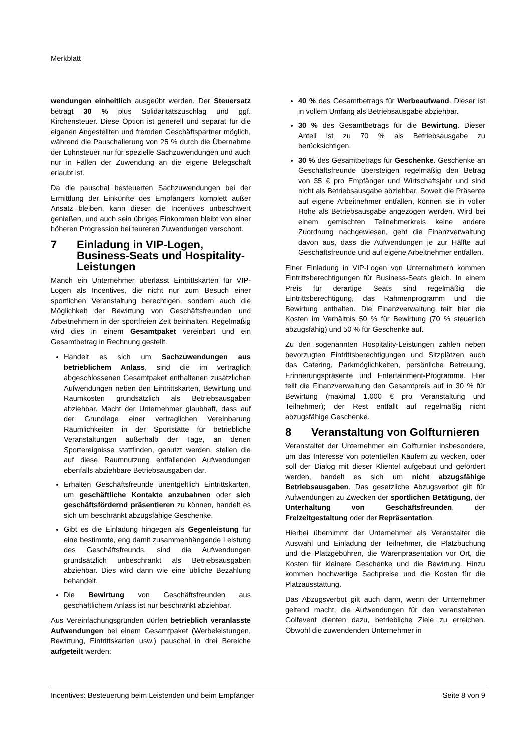Merkblatt
wendungen einheitlich ausgeübt werden. Der Steuersatz beträgt 30 % plus Solidaritätszuschlag und ggf. Kirchensteuer. Diese Option ist generell und separat für die eigenen Angestellten und fremden Geschäftspartner möglich, während die Pauschalierung von 25 % durch die Übernahme der Lohnsteuer nur für spezielle Sachzuwendungen und auch nur in Fällen der Zuwendung an die eigene Belegschaft erlaubt ist.
Da die pauschal besteuerten Sachzuwendungen bei der Ermittlung der Einkünfte des Empfängers komplett außer Ansatz bleiben, kann dieser die Incentives unbeschwert genießen, und auch sein übriges Einkommen bleibt von einer höheren Progression bei teureren Zuwendungen verschont.
7 Einladung in VIP-Logen, Business-Seats und Hospitality-Leistungen
Manch ein Unternehmer überlässt Eintrittskarten für VIP-Logen als Incentives, die nicht nur zum Besuch einer sportlichen Veranstaltung berechtigen, sondern auch die Möglichkeit der Bewirtung von Geschäftsfreunden und Arbeitnehmern in der sportfreien Zeit beinhalten. Regelmäßig wird dies in einem Gesamtpaket vereinbart und ein Gesamtbetrag in Rechnung gestellt.
Handelt es sich um Sachzuwendungen aus betrieblichem Anlass, sind die im vertraglich abgeschlossenen Gesamtpaket enthaltenen zusätzlichen Aufwendungen neben den Eintrittskarten, Bewirtung und Raumkosten grundsätzlich als Betriebsausgaben abziehbar. Macht der Unternehmer glaubhaft, dass auf der Grundlage einer vertraglichen Vereinbarung Räumlichkeiten in der Sportstätte für betriebliche Veranstaltungen außerhalb der Tage, an denen Sportereignisse stattfinden, genutzt werden, stellen die auf diese Raumnutzung entfallenden Aufwendungen ebenfalls abziehbare Betriebsausgaben dar.
Erhalten Geschäftsfreunde unentgeltlich Eintrittskarten, um geschäftliche Kontakte anzubahnen oder sich geschäftsfördernd präsentieren zu können, handelt es sich um beschränkt abzugsfähige Geschenke.
Gibt es die Einladung hingegen als Gegenleistung für eine bestimmte, eng damit zusammenhängende Leistung des Geschäftsfreunds, sind die Aufwendungen grundsätzlich unbeschränkt als Betriebsausgaben abziehbar. Dies wird dann wie eine übliche Bezahlung behandelt.
Die Bewirtung von Geschäftsfreunden aus geschäftlichem Anlass ist nur beschränkt abziehbar.
Aus Vereinfachungsgründen dürfen betrieblich veranlasste Aufwendungen bei einem Gesamtpaket (Werbeleistungen, Bewirtung, Eintrittskarten usw.) pauschal in drei Bereiche aufgeteilt werden:
40 % des Gesamtbetrags für Werbeaufwand. Dieser ist in vollem Umfang als Betriebsausgabe abziehbar.
30 % des Gesamtbetrags für die Bewirtung. Dieser Anteil ist zu 70 % als Betriebsausgabe zu berücksichtigen.
30 % des Gesamtbetrags für Geschenke. Geschenke an Geschäftsfreunde übersteigen regelmäßig den Betrag von 35 € pro Empfänger und Wirtschaftsjahr und sind nicht als Betriebsausgabe abziehbar. Soweit die Präsente auf eigene Arbeitnehmer entfallen, können sie in voller Höhe als Betriebsausgabe angezogen werden. Wird bei einem gemischten Teilnehmerkreis keine andere Zuordnung nachgewiesen, geht die Finanzverwaltung davon aus, dass die Aufwendungen je zur Hälfte auf Geschäftsfreunde und auf eigene Arbeitnehmer entfallen.
Einer Einladung in VIP-Logen von Unternehmern kommen Eintrittsberechtigungen für Business-Seats gleich. In einem Preis für derartige Seats sind regelmäßig die Eintrittsberechtigung, das Rahmenprogramm und die Bewirtung enthalten. Die Finanzverwaltung teilt hier die Kosten im Verhältnis 50 % für Bewirtung (70 % steuerlich abzugsfähig) und 50 % für Geschenke auf.
Zu den sogenannten Hospitality-Leistungen zählen neben bevorzugten Eintrittsberechtigungen und Sitzplätzen auch das Catering, Parkmöglichkeiten, persönliche Betreuung, Erinnerungspräsente und Entertainment-Programme. Hier teilt die Finanzverwaltung den Gesamtpreis auf in 30 % für Bewirtung (maximal 1.000 € pro Veranstaltung und Teilnehmer); der Rest entfällt auf regelmäßig nicht abzugsfähige Geschenke.
8 Veranstaltung von Golfturnieren
Veranstaltet der Unternehmer ein Golfturnier insbesondere, um das Interesse von potentiellen Käufern zu wecken, oder soll der Dialog mit dieser Klientel aufgebaut und gefördert werden, handelt es sich um nicht abzugsfähige Betriebsausgaben. Das gesetzliche Abzugsverbot gilt für Aufwendungen zu Zwecken der sportlichen Betätigung, der Unterhaltung von Geschäftsfreunden, der Freizeitgestaltung oder der Repräsentation.
Hierbei übernimmt der Unternehmer als Veranstalter die Auswahl und Einladung der Teilnehmer, die Platzbuchung und die Platzgebühren, die Warenpräsentation vor Ort, die Kosten für kleinere Geschenke und die Bewirtung. Hinzu kommen hochwertige Sachpreise und die Kosten für die Platzausstattung.
Das Abzugsverbot gilt auch dann, wenn der Unternehmer geltend macht, die Aufwendungen für den veranstalteten Golfevent dienten dazu, betriebliche Ziele zu erreichen. Obwohl die zuwendenden Unternehmer in
Incentives: Besteuerung beim Leistenden und beim Empfänger Seite 8 von 9